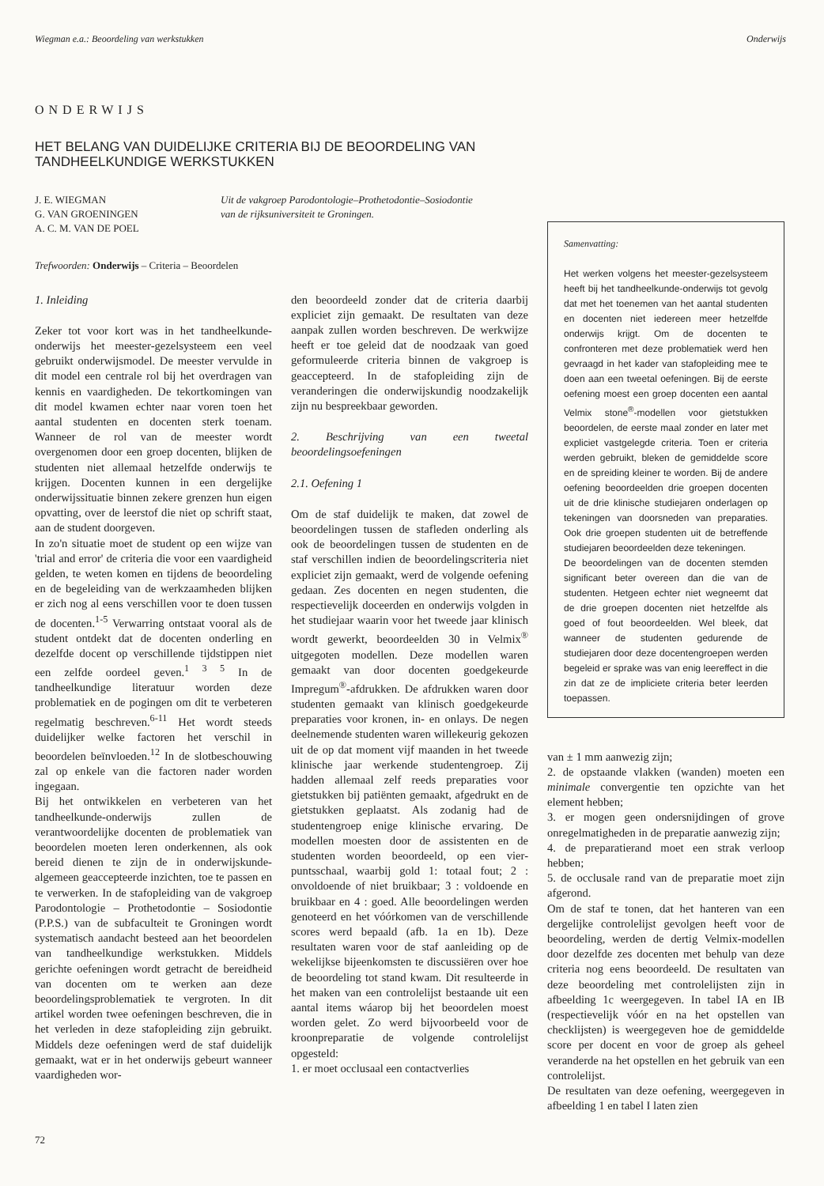Wiegman e.a.: Beoordeling van werkstukken Onderwijs
ONDERWIJS
HET BELANG VAN DUIDELIJKE CRITERIA BIJ DE BEOORDELING VAN TANDHEELKUNDIGE WERKSTUKKEN
J. E. WIEGMAN
G. VAN GROENINGEN
A. C. M. VAN DE POEL
Uit de vakgroep Parodontologie–Prothetodontie–Sosiodontie
van de rijksuniversiteit te Groningen.
Trefwoorden: Onderwijs – Criteria – Beoordelen
1. Inleiding
Zeker tot voor kort was in het tandheelkunde-onderwijs het meester-gezelsysteem een veel gebruikt onderwijsmodel. De meester vervulde in dit model een centrale rol bij het overdragen van kennis en vaardigheden. De tekortkomingen van dit model kwamen echter naar voren toen het aantal studenten en docenten sterk toenam. Wanneer de rol van de meester wordt overgenomen door een groep docenten, blijken de studenten niet allemaal hetzelfde onderwijs te krijgen. Docenten kunnen in een dergelijke onderwijssituatie binnen zekere grenzen hun eigen opvatting, over de leerstof die niet op schrift staat, aan de student doorgeven.
In zo'n situatie moet de student op een wijze van 'trial and error' de criteria die voor een vaardigheid gelden, te weten komen en tijdens de beoordeling en de begeleiding van de werkzaamheden blijken er zich nog al eens verschillen voor te doen tussen de docenten.<sup>1-5</sup> Verwarring ontstaat vooral als de student ontdekt dat de docenten onderling en dezelfde docent op verschillende tijdstippen niet een zelfde oordeel geven.<sup>1 3 5</sup> In de tandheelkundige literatuur worden deze problematiek en de pogingen om dit te verbeteren regelmatig beschreven.<sup>6-11</sup> Het wordt steeds duidelijker welke factoren het verschil in beoordelen beïnvloeden.<sup>12</sup> In de slotbeschouwing zal op enkele van die factoren nader worden ingegaan.
Bij het ontwikkelen en verbeteren van het tandheelkunde-onderwijs zullen de verantwoordelijke docenten de problematiek van beoordelen moeten leren onderkennen, als ook bereid dienen te zijn de in onderwijskunde-algemeen geaccepteerde inzichten, toe te passen en te verwerken. In de stafopleiding van de vakgroep Parodontologie – Prothetodontie – Sosiodontie (P.P.S.) van de subfaculteit te Groningen wordt systematisch aandacht besteed aan het beoordelen van tandheelkundige werkstukken. Middels gerichte oefeningen wordt getracht de bereidheid van docenten om te werken aan deze beoordelingsproblematiek te vergroten. In dit artikel worden twee oefeningen beschreven, die in het verleden in deze stafopleiding zijn gebruikt. Middels deze oefeningen werd de staf duidelijk gemaakt, wat er in het onderwijs gebeurt wanneer vaardigheden wor-
den beoordeeld zonder dat de criteria daarbij expliciet zijn gemaakt. De resultaten van deze aanpak zullen worden beschreven. De werkwijze heeft er toe geleid dat de noodzaak van goed geformuleerde criteria binnen de vakgroep is geaccepteerd. In de stafopleiding zijn de veranderingen die onderwijskundig noodzakelijk zijn nu bespreekbaar geworden.
2. Beschrijving van een tweetal beoordelingsoefeningen
2.1. Oefening 1
Om de staf duidelijk te maken, dat zowel de beoordelingen tussen de stafleden onderling als ook de beoordelingen tussen de studenten en de staf verschillen indien de beoordelingscriteria niet expliciet zijn gemaakt, werd de volgende oefening gedaan. Zes docenten en negen studenten, die respectievelijk doceerden en onderwijs volgden in het studiejaar waarin voor het tweede jaar klinisch wordt gewerkt, beoordeelden 30 in Velmix<sup>®</sup> uitgegoten modellen. Deze modellen waren gemaakt van door docenten goedgekeurde Impregum<sup>®</sup>-afdrukken. De afdrukken waren door studenten gemaakt van klinisch goedgekeurde preparaties voor kronen, in- en onlays. De negen deelnemende studenten waren willekeurig gekozen uit de op dat moment vijf maanden in het tweede klinische jaar werkende studentengroep. Zij hadden allemaal zelf reeds preparaties voor gietstukken bij patiënten gemaakt, afgedrukt en de gietstukken geplaatst. Als zodanig had de studentengroep enige klinische ervaring. De modellen moesten door de assistenten en de studenten worden beoordeeld, op een vier-puntsschaal, waarbij gold 1: totaal fout; 2 : onvoldoende of niet bruikbaar; 3 : voldoende en bruikbaar en 4 : goed. Alle beoordelingen werden genoteerd en het vóórkomen van de verschillende scores werd bepaald (afb. 1a en 1b). Deze resultaten waren voor de staf aanleiding op de wekelijkse bijeenkomsten te discussiëren over hoe de beoordeling tot stand kwam. Dit resulteerde in het maken van een controlelijst bestaande uit een aantal items wáarop bij het beoordelen moest worden gelet. Zo werd bijvoorbeeld voor de kroonpreparatie de volgende controlelijst opgesteld:
1. er moet occlusaal een contactverlies
Samenvatting:
Het werken volgens het meester-gezelsysteem heeft bij het tandheelkunde-onderwijs tot gevolg dat met het toenemen van het aantal studenten en docenten niet iedereen meer hetzelfde onderwijs krijgt. Om de docenten te confronteren met deze problematiek werd hen gevraagd in het kader van stafopleiding mee te doen aan een tweetal oefeningen. Bij de eerste oefening moest een groep docenten een aantal Velmix stone<sup>®</sup>-modellen voor gietstukken beoordelen, de eerste maal zonder en later met expliciet vastgelegde criteria. Toen er criteria werden gebruikt, bleken de gemiddelde score en de spreiding kleiner te worden. Bij de andere oefening beoordeelden drie groepen docenten uit de drie klinische studiejaren onderlagen op tekeningen van doorsneden van preparaties. Ook drie groepen studenten uit de betreffende studiejaren beoordeelden deze tekeningen.
De beoordelingen van de docenten stemden significant beter overeen dan die van de studenten. Hetgeen echter niet wegneemt dat de drie groepen docenten niet hetzelfde als goed of fout beoordeelden. Wel bleek, dat wanneer de studenten gedurende de studiejaren door deze docentengroepen werden begeleid er sprake was van enig leereffect in die zin dat ze de impliciete criteria beter leerden toepassen.
van ± 1 mm aanwezig zijn;
2. de opstaande vlakken (wanden) moeten een minimale convergentie ten opzichte van het element hebben;
3. er mogen geen ondersnijdingen of grove onregelmatigheden in de preparatie aanwezig zijn;
4. de preparatierand moet een strak verloop hebben;
5. de occlusale rand van de preparatie moet zijn afgerond.
Om de staf te tonen, dat het hanteren van een dergelijke controlelijst gevolgen heeft voor de beoordeling, werden de dertig Velmix-modellen door dezelfde zes docenten met behulp van deze criteria nog eens beoordeeld. De resultaten van deze beoordeling met controlelijsten zijn in afbeelding 1c weergegeven. In tabel IA en IB (respectievelijk vóór en na het opstellen van checklijsten) is weergegeven hoe de gemiddelde score per docent en voor de groep als geheel veranderde na het opstellen en het gebruik van een controlelijst.
De resultaten van deze oefening, weergegeven in afbeelding 1 en tabel I laten zien
72